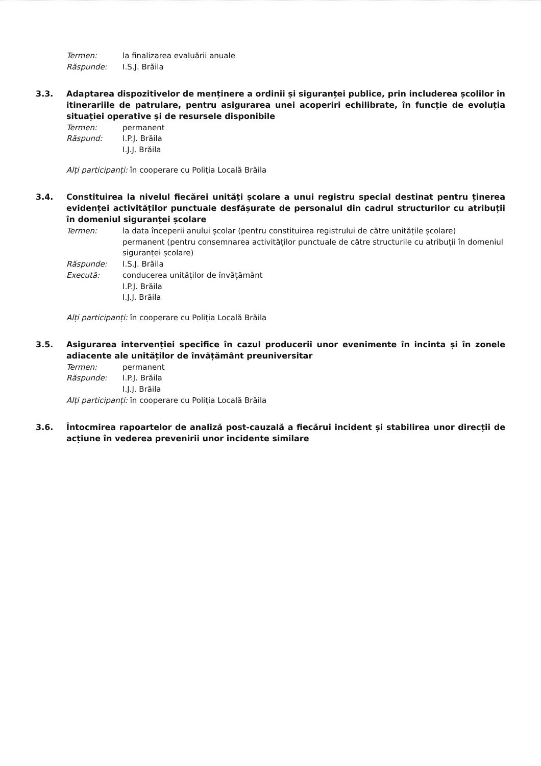Termen: la finalizarea evaluării anuale
Răspunde: I.S.J. Brăila
3.3. Adaptarea dispozitivelor de menținere a ordinii și siguranței publice, prin includerea școlilor în itinerariile de patrulare, pentru asigurarea unei acoperiri echilibrate, în funcție de evoluția situației operative și de resursele disponibile
Termen: permanent
Răspund: I.P.J. Brăila
I.J.J. Brăila
Alți participanți: în cooperare cu Poliția Locală Brăila
3.4. Constituirea la nivelul fiecărei unități școlare a unui registru special destinat pentru ținerea evidenței activităților punctuale desfășurate de personalul din cadrul structurilor cu atribuții în domeniul siguranței școlare
Termen: la data începerii anului școlar (pentru constituirea registrului de către unitățile școlare)
permanent (pentru consemnarea activităților punctuale de către structurile cu atribuții în domeniul siguranței școlare)
Răspunde: I.S.J. Brăila
Execută: conducerea unităților de învățământ
I.P.J. Brăila
I.J.J. Brăila
Alți participanți: în cooperare cu Poliția Locală Brăila
3.5. Asigurarea intervenției specifice în cazul producerii unor evenimente în incinta și în zonele adiacente ale unităților de învățământ preuniversitar
Termen: permanent
Răspunde: I.P.J. Brăila
I.J.J. Brăila
Alți participanți: în cooperare cu Poliția Locală Brăila
3.6. Întocmirea rapoartelor de analiză post-cauzală a fiecărui incident și stabilirea unor direcții de acțiune în vederea prevenirii unor incidente similare